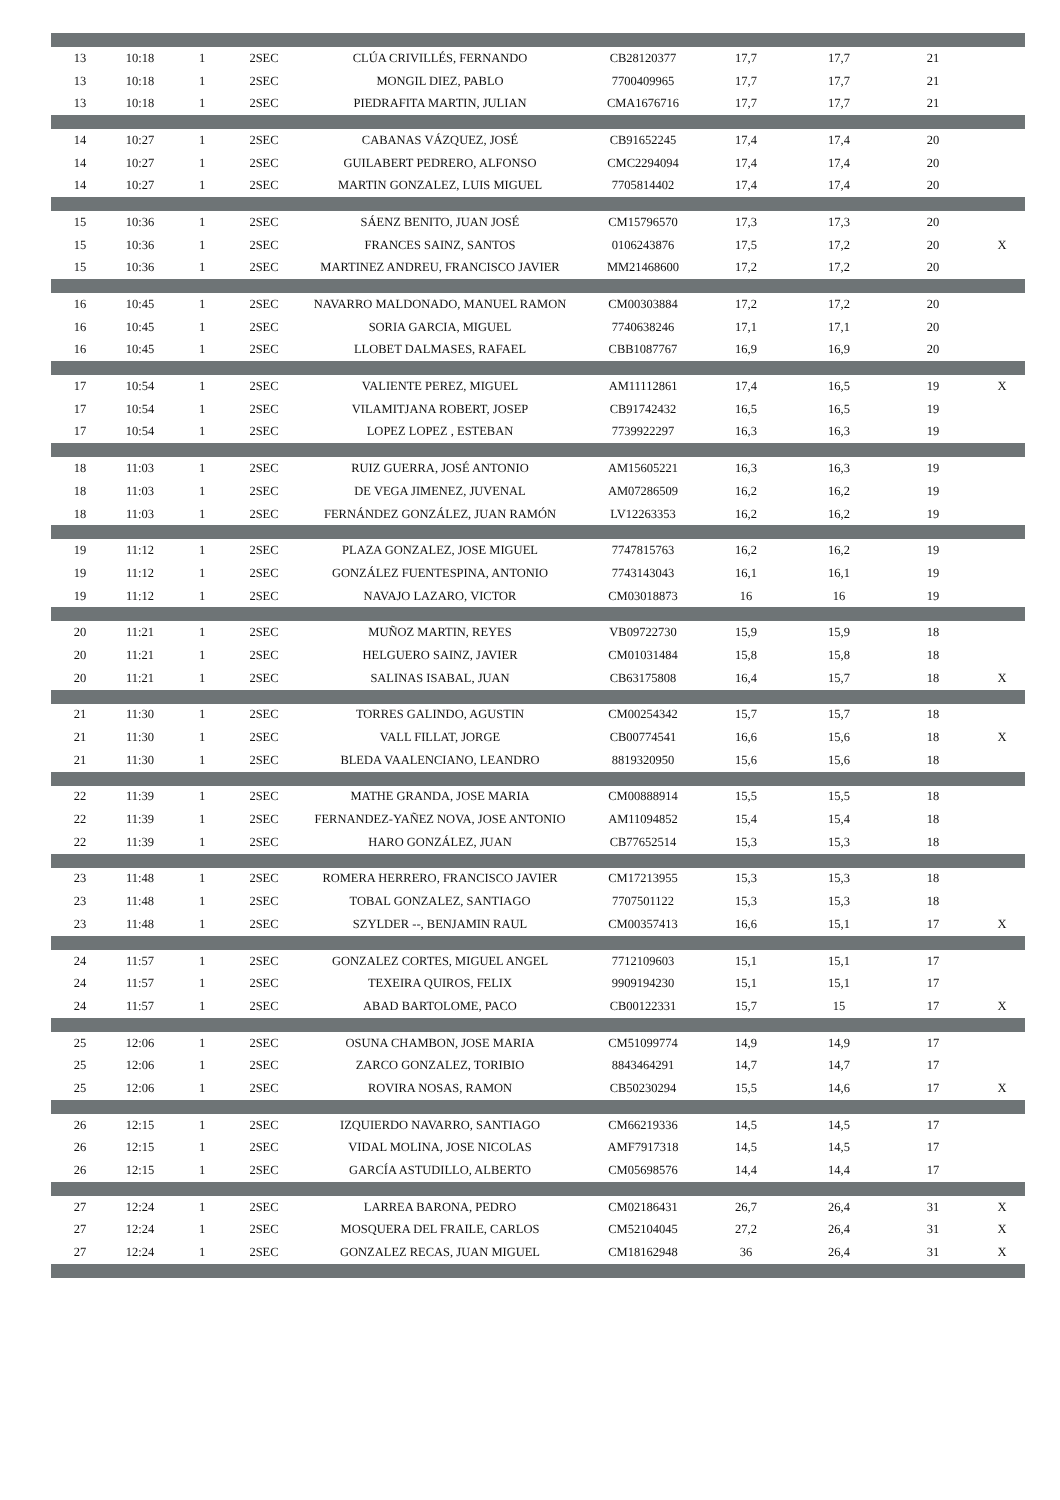| 13 | 10:18 | 1 | 2SEC | CLÚA CRIVILLÉS, FERNANDO | CB28120377 | 17,7 | 17,7 | 21 | |
| 13 | 10:18 | 1 | 2SEC | MONGIL DIEZ, PABLO | 7700409965 | 17,7 | 17,7 | 21 | |
| 13 | 10:18 | 1 | 2SEC | PIEDRAFITA MARTIN, JULIAN | CMA1676716 | 17,7 | 17,7 | 21 | |
| 14 | 10:27 | 1 | 2SEC | CABANAS VÁZQUEZ, JOSÉ | CB91652245 | 17,4 | 17,4 | 20 | |
| 14 | 10:27 | 1 | 2SEC | GUILABERT PEDRERO, ALFONSO | CMC2294094 | 17,4 | 17,4 | 20 | |
| 14 | 10:27 | 1 | 2SEC | MARTIN GONZALEZ, LUIS MIGUEL | 7705814402 | 17,4 | 17,4 | 20 | |
| 15 | 10:36 | 1 | 2SEC | SÁENZ BENITO, JUAN JOSÉ | CM15796570 | 17,3 | 17,3 | 20 | |
| 15 | 10:36 | 1 | 2SEC | FRANCES SAINZ, SANTOS | 0106243876 | 17,5 | 17,2 | 20 | X |
| 15 | 10:36 | 1 | 2SEC | MARTINEZ ANDREU, FRANCISCO JAVIER | MM21468600 | 17,2 | 17,2 | 20 | |
| 16 | 10:45 | 1 | 2SEC | NAVARRO MALDONADO, MANUEL RAMON | CM00303884 | 17,2 | 17,2 | 20 | |
| 16 | 10:45 | 1 | 2SEC | SORIA GARCIA, MIGUEL | 7740638246 | 17,1 | 17,1 | 20 | |
| 16 | 10:45 | 1 | 2SEC | LLOBET DALMASES, RAFAEL | CBB1087767 | 16,9 | 16,9 | 20 | |
| 17 | 10:54 | 1 | 2SEC | VALIENTE PEREZ, MIGUEL | AM11112861 | 17,4 | 16,5 | 19 | X |
| 17 | 10:54 | 1 | 2SEC | VILAMITJANA ROBERT, JOSEP | CB91742432 | 16,5 | 16,5 | 19 | |
| 17 | 10:54 | 1 | 2SEC | LOPEZ LOPEZ , ESTEBAN | 7739922297 | 16,3 | 16,3 | 19 | |
| 18 | 11:03 | 1 | 2SEC | RUIZ GUERRA, JOSÉ ANTONIO | AM15605221 | 16,3 | 16,3 | 19 | |
| 18 | 11:03 | 1 | 2SEC | DE VEGA JIMENEZ, JUVENAL | AM07286509 | 16,2 | 16,2 | 19 | |
| 18 | 11:03 | 1 | 2SEC | FERNÁNDEZ GONZÁLEZ, JUAN RAMÓN | LV12263353 | 16,2 | 16,2 | 19 | |
| 19 | 11:12 | 1 | 2SEC | PLAZA GONZALEZ, JOSE MIGUEL | 7747815763 | 16,2 | 16,2 | 19 | |
| 19 | 11:12 | 1 | 2SEC | GONZÁLEZ FUENTESPINA, ANTONIO | 7743143043 | 16,1 | 16,1 | 19 | |
| 19 | 11:12 | 1 | 2SEC | NAVAJO LAZARO, VICTOR | CM03018873 | 16 | 16 | 19 | |
| 20 | 11:21 | 1 | 2SEC | MUÑOZ MARTIN, REYES | VB09722730 | 15,9 | 15,9 | 18 | |
| 20 | 11:21 | 1 | 2SEC | HELGUERO SAINZ, JAVIER | CM01031484 | 15,8 | 15,8 | 18 | |
| 20 | 11:21 | 1 | 2SEC | SALINAS ISABAL, JUAN | CB63175808 | 16,4 | 15,7 | 18 | X |
| 21 | 11:30 | 1 | 2SEC | TORRES GALINDO, AGUSTIN | CM00254342 | 15,7 | 15,7 | 18 | |
| 21 | 11:30 | 1 | 2SEC | VALL FILLAT, JORGE | CB00774541 | 16,6 | 15,6 | 18 | X |
| 21 | 11:30 | 1 | 2SEC | BLEDA VAALENCIANO, LEANDRO | 8819320950 | 15,6 | 15,6 | 18 | |
| 22 | 11:39 | 1 | 2SEC | MATHE GRANDA, JOSE MARIA | CM00888914 | 15,5 | 15,5 | 18 | |
| 22 | 11:39 | 1 | 2SEC | FERNANDEZ-YAÑEZ NOVA, JOSE ANTONIO | AM11094852 | 15,4 | 15,4 | 18 | |
| 22 | 11:39 | 1 | 2SEC | HARO GONZÁLEZ, JUAN | CB77652514 | 15,3 | 15,3 | 18 | |
| 23 | 11:48 | 1 | 2SEC | ROMERA HERRERO, FRANCISCO JAVIER | CM17213955 | 15,3 | 15,3 | 18 | |
| 23 | 11:48 | 1 | 2SEC | TOBAL GONZALEZ, SANTIAGO | 7707501122 | 15,3 | 15,3 | 18 | |
| 23 | 11:48 | 1 | 2SEC | SZYLDER --, BENJAMIN RAUL | CM00357413 | 16,6 | 15,1 | 17 | X |
| 24 | 11:57 | 1 | 2SEC | GONZALEZ CORTES, MIGUEL ANGEL | 7712109603 | 15,1 | 15,1 | 17 | |
| 24 | 11:57 | 1 | 2SEC | TEXEIRA QUIROS, FELIX | 9909194230 | 15,1 | 15,1 | 17 | |
| 24 | 11:57 | 1 | 2SEC | ABAD BARTOLOME, PACO | CB00122331 | 15,7 | 15 | 17 | X |
| 25 | 12:06 | 1 | 2SEC | OSUNA CHAMBON, JOSE MARIA | CM51099774 | 14,9 | 14,9 | 17 | |
| 25 | 12:06 | 1 | 2SEC | ZARCO GONZALEZ, TORIBIO | 8843464291 | 14,7 | 14,7 | 17 | |
| 25 | 12:06 | 1 | 2SEC | ROVIRA NOSAS, RAMON | CB50230294 | 15,5 | 14,6 | 17 | X |
| 26 | 12:15 | 1 | 2SEC | IZQUIERDO NAVARRO, SANTIAGO | CM66219336 | 14,5 | 14,5 | 17 | |
| 26 | 12:15 | 1 | 2SEC | VIDAL MOLINA, JOSE NICOLAS | AMF7917318 | 14,5 | 14,5 | 17 | |
| 26 | 12:15 | 1 | 2SEC | GARCÍA ASTUDILLO, ALBERTO | CM05698576 | 14,4 | 14,4 | 17 | |
| 27 | 12:24 | 1 | 2SEC | LARREA BARONA, PEDRO | CM02186431 | 26,7 | 26,4 | 31 | X |
| 27 | 12:24 | 1 | 2SEC | MOSQUERA DEL FRAILE, CARLOS | CM52104045 | 27,2 | 26,4 | 31 | X |
| 27 | 12:24 | 1 | 2SEC | GONZALEZ RECAS, JUAN MIGUEL | CM18162948 | 36 | 26,4 | 31 | X |